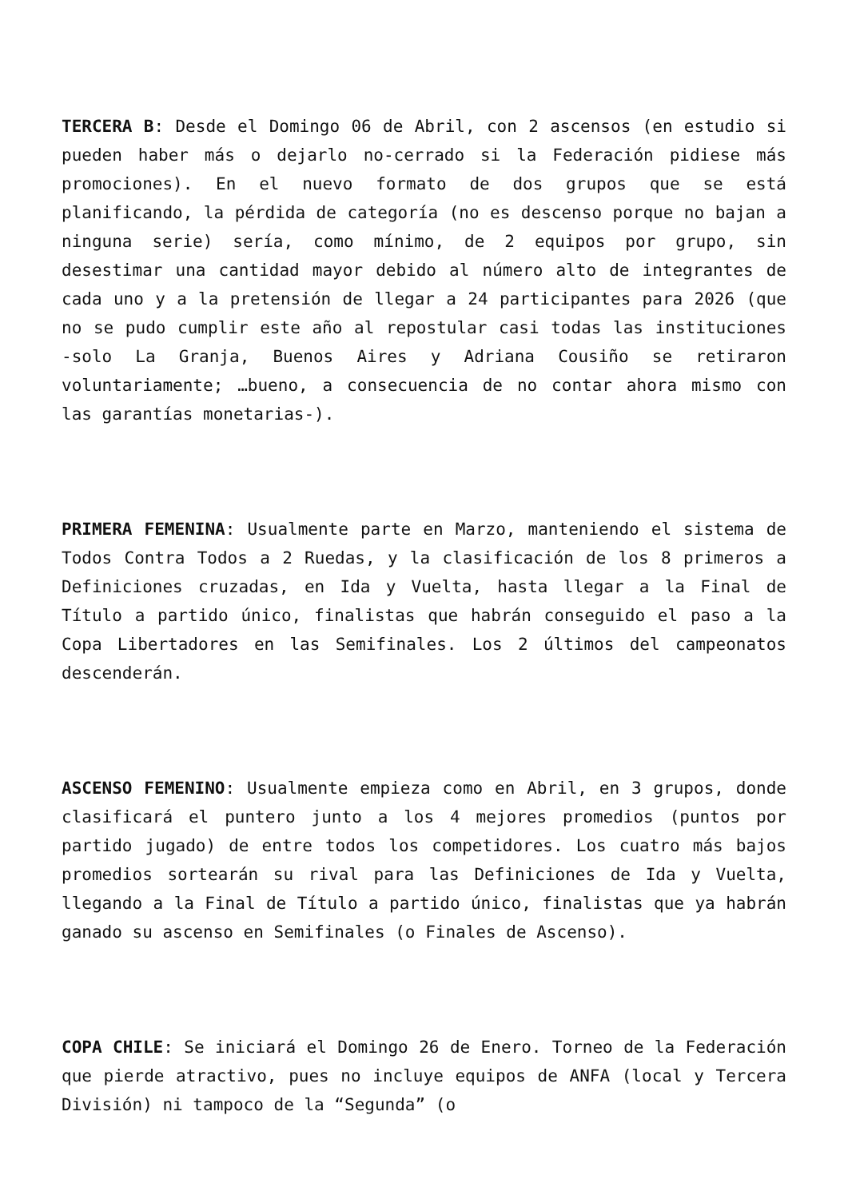TERCERA B: Desde el Domingo 06 de Abril, con 2 ascensos (en estudio si pueden haber más o dejarlo no-cerrado si la Federación pidiese más promociones). En el nuevo formato de dos grupos que se está planificando, la pérdida de categoría (no es descenso porque no bajan a ninguna serie) sería, como mínimo, de 2 equipos por grupo, sin desestimar una cantidad mayor debido al número alto de integrantes de cada uno y a la pretensión de llegar a 24 participantes para 2026 (que no se pudo cumplir este año al repostular casi todas las instituciones -solo La Granja, Buenos Aires y Adriana Cousiño se retiraron voluntariamente; …bueno, a consecuencia de no contar ahora mismo con las garantías monetarias-).
PRIMERA FEMENINA: Usualmente parte en Marzo, manteniendo el sistema de Todos Contra Todos a 2 Ruedas, y la clasificación de los 8 primeros a Definiciones cruzadas, en Ida y Vuelta, hasta llegar a la Final de Título a partido único, finalistas que habrán conseguido el paso a la Copa Libertadores en las Semifinales. Los 2 últimos del campeonatos descenderán.
ASCENSO FEMENINO: Usualmente empieza como en Abril, en 3 grupos, donde clasificará el puntero junto a los 4 mejores promedios (puntos por partido jugado) de entre todos los competidores. Los cuatro más bajos promedios sortearán su rival para las Definiciones de Ida y Vuelta, llegando a la Final de Título a partido único, finalistas que ya habrán ganado su ascenso en Semifinales (o Finales de Ascenso).
COPA CHILE: Se iniciará el Domingo 26 de Enero. Torneo de la Federación que pierde atractivo, pues no incluye equipos de ANFA (local y Tercera División) ni tampoco de la “Segunda” (o